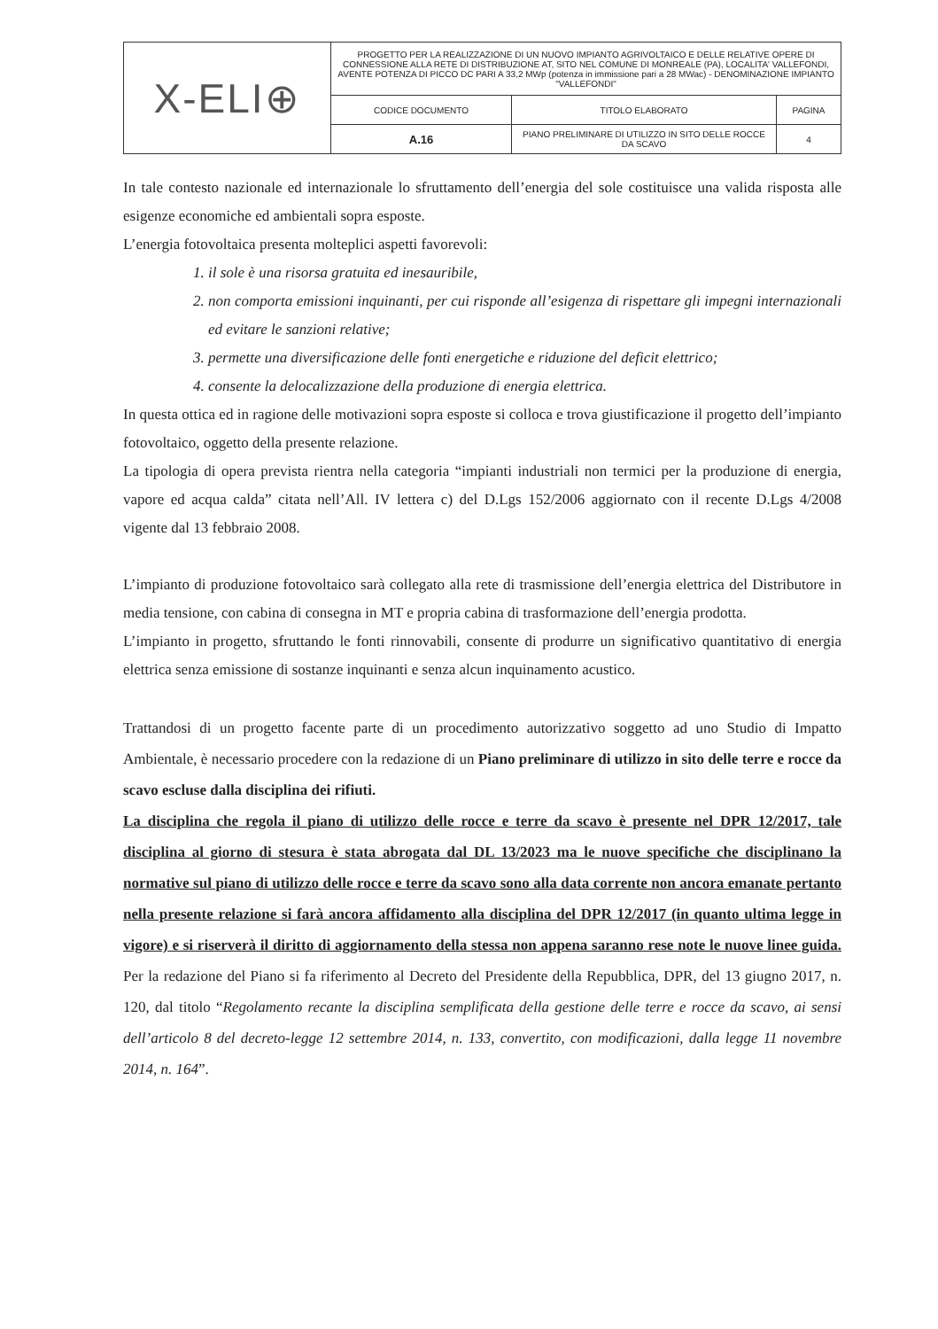| X-ELI⊕ | PROGETTO PER LA REALIZZAZIONE DI UN NUOVO IMPIANTO AGRIVOLTAICO E DELLE RELATIVE OPERE DI CONNESSIONE ALLA RETE DI DISTRIBUZIONE AT, SITO NEL COMUNE DI MONREALE (PA), LOCALITA' VALLEFONDI, AVENTE POTENZA DI PICCO DC PARI A 33,2 MWp (potenza in immissione pari a 28 MWac) - DENOMINAZIONE IMPIANTO "VALLEFONDI" | | |
| | CODICE DOCUMENTO | TITOLO ELABORATO | PAGINA |
| | A.16 | PIANO PRELIMINARE DI UTILIZZO IN SITO DELLE ROCCE DA SCAVO | 4 |
In tale contesto nazionale ed internazionale lo sfruttamento dell’energia del sole costituisce una valida risposta alle esigenze economiche ed ambientali sopra esposte.
L’energia fotovoltaica presenta molteplici aspetti favorevoli:
1. il sole è una risorsa gratuita ed inesauribile,
2. non comporta emissioni inquinanti, per cui risponde all’esigenza di rispettare gli impegni internazionali ed evitare le sanzioni relative;
3. permette una diversificazione delle fonti energetiche e riduzione del deficit elettrico;
4. consente la delocalizzazione della produzione di energia elettrica.
In questa ottica ed in ragione delle motivazioni sopra esposte si colloca e trova giustificazione il progetto dell’impianto fotovoltaico, oggetto della presente relazione.
La tipologia di opera prevista rientra nella categoria “impianti industriali non termici per la produzione di energia, vapore ed acqua calda” citata nell’All. IV lettera c) del D.Lgs 152/2006 aggiornato con il recente D.Lgs 4/2008 vigente dal 13 febbraio 2008.
L’impianto di produzione fotovoltaico sarà collegato alla rete di trasmissione dell’energia elettrica del Distributore in media tensione, con cabina di consegna in MT e propria cabina di trasformazione dell’energia prodotta.
L’impianto in progetto, sfruttando le fonti rinnovabili, consente di produrre un significativo quantitativo di energia elettrica senza emissione di sostanze inquinanti e senza alcun inquinamento acustico.
Trattandosi di un progetto facente parte di un procedimento autorizzativo soggetto ad uno Studio di Impatto Ambientale, è necessario procedere con la redazione di un Piano preliminare di utilizzo in sito delle terre e rocce da scavo escluse dalla disciplina dei rifiuti.
La disciplina che regola il piano di utilizzo delle rocce e terre da scavo è presente nel DPR 12/2017, tale disciplina al giorno di stesura è stata abrogata dal DL 13/2023 ma le nuove specifiche che disciplinano la normative sul piano di utilizzo delle rocce e terre da scavo sono alla data corrente non ancora emanate pertanto nella presente relazione si farà ancora affidamento alla disciplina del DPR 12/2017 (in quanto ultima legge in vigore) e si riserverà il diritto di aggiornamento della stessa non appena saranno rese note le nuove linee guida. Per la redazione del Piano si fa riferimento al Decreto del Presidente della Repubblica, DPR, del 13 giugno 2017, n. 120, dal titolo “Regolamento recante la disciplina semplificata della gestione delle terre e rocce da scavo, ai sensi dell’articolo 8 del decreto-legge 12 settembre 2014, n. 133, convertito, con modificazioni, dalla legge 11 novembre 2014, n. 164”.